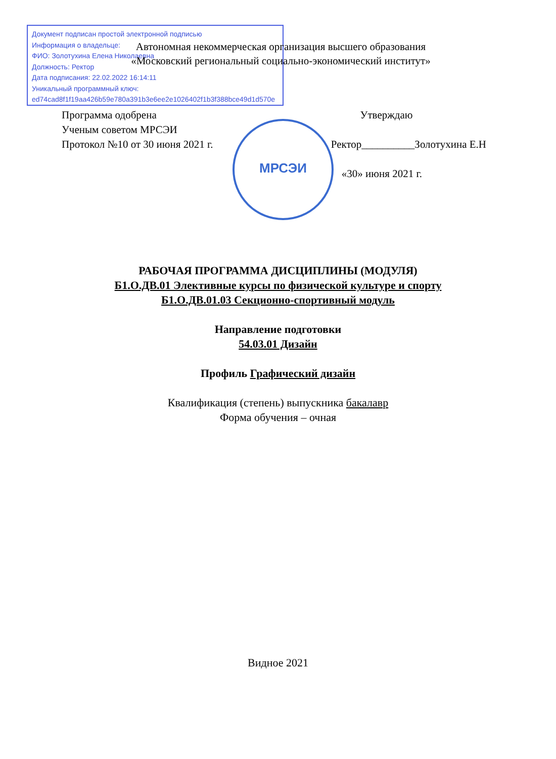Документ подписан простой электронной подписью
Информация о владельце:
ФИО: Золотухина Елена Николаевна
Должность: Ректор
Дата подписания: 22.02.2022 16:14:11
Уникальный программный ключ:
ed74cad8f1f19aa426b59e780a391b3e6ee2e1026402f1b3f388bce49d1d570e
Автономная некоммерческая организация высшего образования
«Московский региональный социально-экономический институт»
МРСЭИ
Программа одобрена
Ученым советом МРСЭИ
Протокол №10 от 30 июня 2021 г.
Утверждаю
Ректор__________Золотухина Е.Н
«30» июня 2021 г.
РАБОЧАЯ ПРОГРАММА ДИСЦИПЛИНЫ (МОДУЛЯ)
Б1.О.ДВ.01 Элективные курсы по физической культуре и спорту
Б1.О.ДВ.01.03 Секционно-спортивный модуль
Направление подготовки
54.03.01 Дизайн
Профиль Графический дизайн
Квалификация (степень) выпускника бакалавр
Форма обучения – очная
Видное 2021